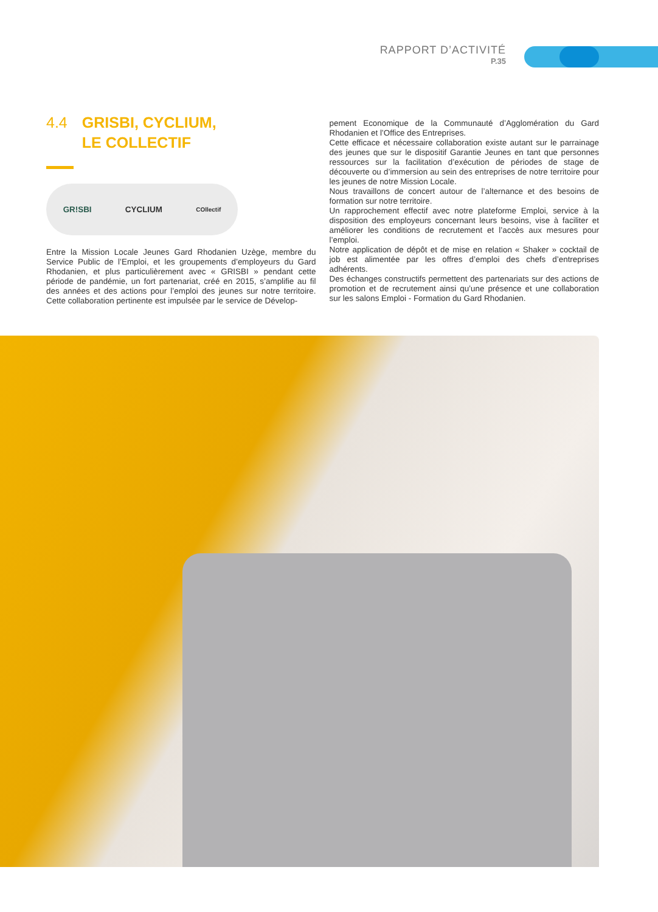RAPPORT D’ACTIVITÉ
P.35
4.4 GRISBI, CYCLIUM,
LE COLLECTIF
GR!SBI CYCLIUM COllectif
Entre la Mission Locale Jeunes Gard Rhodanien Uzège, membre du Service Public de l’Emploi, et les groupements d’employeurs du Gard Rhodanien, et plus particulièrement avec « GRISBI » pendant cette période de pandémie, un fort partenariat, créé en 2015, s’amplifie au fil des années et des actions pour l’emploi des jeunes sur notre territoire. Cette collaboration pertinente est impulsée par le service de Dévelop-
pement Economique de la Communauté d’Agglomération du Gard Rhodanien et l’Office des Entreprises.
Cette efficace et nécessaire collaboration existe autant sur le parrainage des jeunes que sur le dispositif Garantie Jeunes en tant que personnes ressources sur la facilitation d’exécution de périodes de stage de découverte ou d’immersion au sein des entreprises de notre territoire pour les jeunes de notre Mission Locale.
Nous travaillons de concert autour de l’alternance et des besoins de formation sur notre territoire.
Un rapprochement effectif avec notre plateforme Emploi, service à la disposition des employeurs concernant leurs besoins, vise à faciliter et améliorer les conditions de recrutement et l’accès aux mesures pour l’emploi.
Notre application de dépôt et de mise en relation « Shaker » cocktail de job est alimentée par les offres d’emploi des chefs d’entreprises adhérents.
Des échanges constructifs permettent des partenariats sur des actions de promotion et de recrutement ainsi qu’une présence et une collaboration sur les salons Emploi - Formation du Gard Rhodanien.